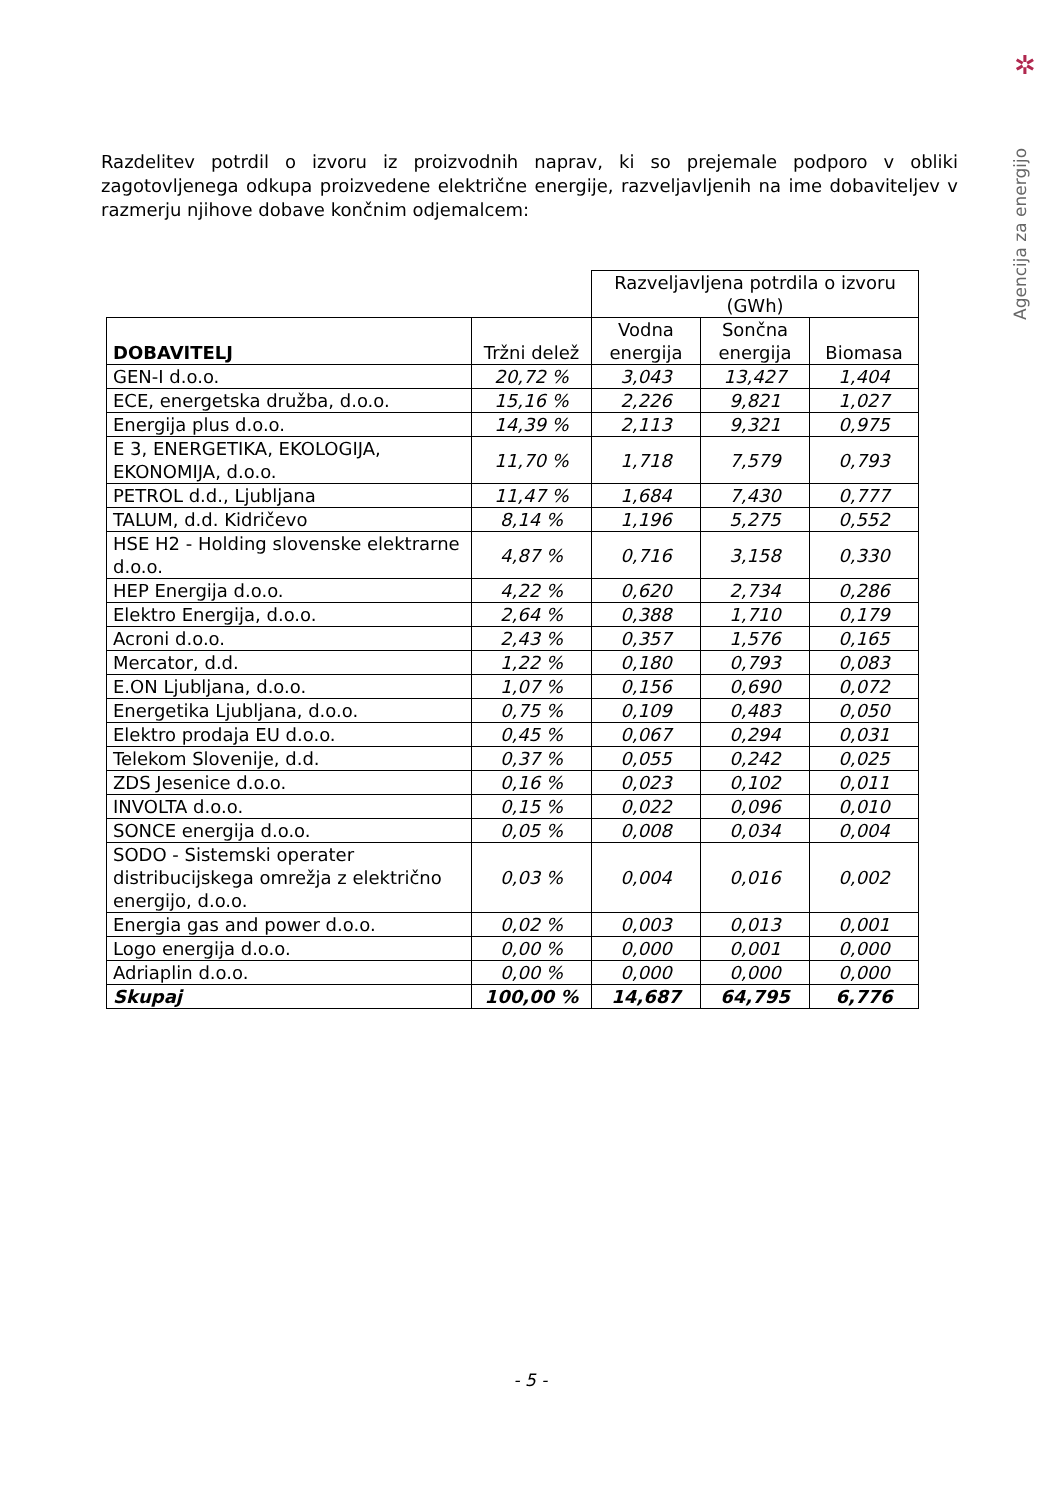✲
Agencija za energijo
Razdelitev potrdil o izvoru iz proizvodnih naprav, ki so prejemale podporo v obliki zagotovljenega odkupa proizvedene električne energije, razveljavljenih na ime dobaviteljev v razmerju njihove dobave končnim odjemalcem:
| | | Razveljavljena potrdila o izvoru (GWh) | | |
| --- | --- | --- | --- | --- |
| DOBAVITELJ | Tržni delež | Vodna energija | Sončna energija | Biomasa |
| GEN-I d.o.o. | 20,72 % | 3,043 | 13,427 | 1,404 |
| ECE, energetska družba, d.o.o. | 15,16 % | 2,226 | 9,821 | 1,027 |
| Energija plus d.o.o. | 14,39 % | 2,113 | 9,321 | 0,975 |
| E 3, ENERGETIKA, EKOLOGIJA, EKONOMIJA, d.o.o. | 11,70 % | 1,718 | 7,579 | 0,793 |
| PETROL d.d., Ljubljana | 11,47 % | 1,684 | 7,430 | 0,777 |
| TALUM, d.d. Kidričevo | 8,14 % | 1,196 | 5,275 | 0,552 |
| HSE H2 - Holding slovenske elektrarne d.o.o. | 4,87 % | 0,716 | 3,158 | 0,330 |
| HEP Energija d.o.o. | 4,22 % | 0,620 | 2,734 | 0,286 |
| Elektro Energija, d.o.o. | 2,64 % | 0,388 | 1,710 | 0,179 |
| Acroni d.o.o. | 2,43 % | 0,357 | 1,576 | 0,165 |
| Mercator, d.d. | 1,22 % | 0,180 | 0,793 | 0,083 |
| E.ON Ljubljana, d.o.o. | 1,07 % | 0,156 | 0,690 | 0,072 |
| Energetika Ljubljana, d.o.o. | 0,75 % | 0,109 | 0,483 | 0,050 |
| Elektro prodaja EU d.o.o. | 0,45 % | 0,067 | 0,294 | 0,031 |
| Telekom Slovenije, d.d. | 0,37 % | 0,055 | 0,242 | 0,025 |
| ZDS Jesenice d.o.o. | 0,16 % | 0,023 | 0,102 | 0,011 |
| INVOLTA d.o.o. | 0,15 % | 0,022 | 0,096 | 0,010 |
| SONCE energija d.o.o. | 0,05 % | 0,008 | 0,034 | 0,004 |
| SODO - Sistemski operater distribucijskega omrežja z električno energijo, d.o.o. | 0,03 % | 0,004 | 0,016 | 0,002 |
| Energia gas and power d.o.o. | 0,02 % | 0,003 | 0,013 | 0,001 |
| Logo energija d.o.o. | 0,00 % | 0,000 | 0,001 | 0,000 |
| Adriaplin d.o.o. | 0,00 % | 0,000 | 0,000 | 0,000 |
| Skupaj | 100,00 % | 14,687 | 64,795 | 6,776 |
- 5 -